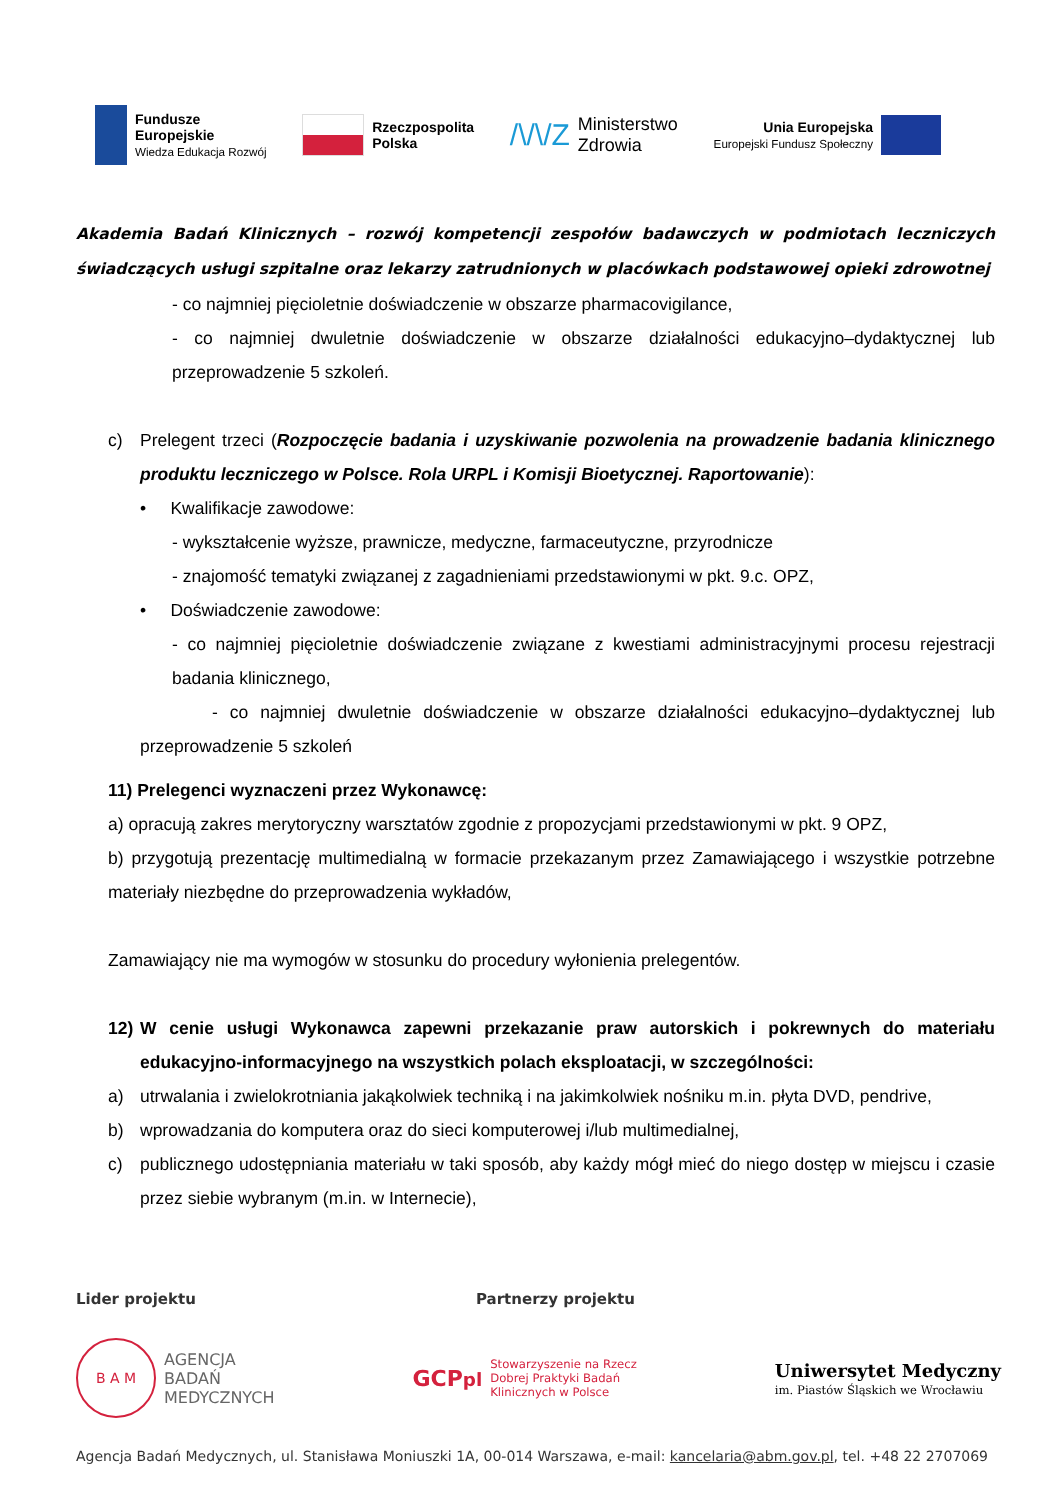Fundusze
Europejskie
Wiedza Edukacja Rozwój
Rzeczpospolita
Polska
/\/\/Z Ministerstwo
Zdrowia
Unia Europejska
Europejski Fundusz Społeczny
Akademia Badań Klinicznych – rozwój kompetencji zespołów badawczych w podmiotach leczniczych świadczących usługi szpitalne oraz lekarzy zatrudnionych w placówkach podstawowej opieki zdrowotnej
- co najmniej pięcioletnie doświadczenie w obszarze pharmacovigilance,
- co najmniej dwuletnie doświadczenie w obszarze działalności edukacyjno–dydaktycznej lub przeprowadzenie 5 szkoleń.
c) Prelegent trzeci (Rozpoczęcie badania i uzyskiwanie pozwolenia na prowadzenie badania klinicznego produktu leczniczego w Polsce. Rola URPL i Komisji Bioetycznej. Raportowanie):
• Kwalifikacje zawodowe:
- wykształcenie wyższe, prawnicze, medyczne, farmaceutyczne, przyrodnicze
- znajomość tematyki związanej z zagadnieniami przedstawionymi w pkt. 9.c. OPZ,
• Doświadczenie zawodowe:
- co najmniej pięcioletnie doświadczenie związane z kwestiami administracyjnymi procesu rejestracji badania klinicznego,
- co najmniej dwuletnie doświadczenie w obszarze działalności edukacyjno–dydaktycznej lub przeprowadzenie 5 szkoleń
11) Prelegenci wyznaczeni przez Wykonawcę:
a) opracują zakres merytoryczny warsztatów zgodnie z propozycjami przedstawionymi w pkt. 9 OPZ,
b) przygotują prezentację multimedialną w formacie przekazanym przez Zamawiającego i wszystkie potrzebne materiały niezbędne do przeprowadzenia wykładów,
Zamawiający nie ma wymogów w stosunku do procedury wyłonienia prelegentów.
12) W cenie usługi Wykonawca zapewni przekazanie praw autorskich i pokrewnych do materiału edukacyjno-informacyjnego na wszystkich polach eksploatacji, w szczególności:
a) utrwalania i zwielokrotniania jakąkolwiek techniką i na jakimkolwiek nośniku m.in. płyta DVD, pendrive,
b) wprowadzania do komputera oraz do sieci komputerowej i/lub multimedialnej,
c) publicznego udostępniania materiału w taki sposób, aby każdy mógł mieć do niego dostęp w miejscu i czasie przez siebie wybranym (m.in. w Internecie),
Lider projektu Partnerzy projektu
B A M
AGENCJA
BADAŃ
MEDYCZNYCH
GCPpl Stowarzyszenie na Rzecz
Dobrej Praktyki Badań
Klinicznych w Polsce
Uniwersytet Medyczny
im. Piastów Śląskich we Wrocławiu
Agencja Badań Medycznych, ul. Stanisława Moniuszki 1A, 00-014 Warszawa, e-mail: kancelaria@abm.gov.pl, tel. +48 22 2707069